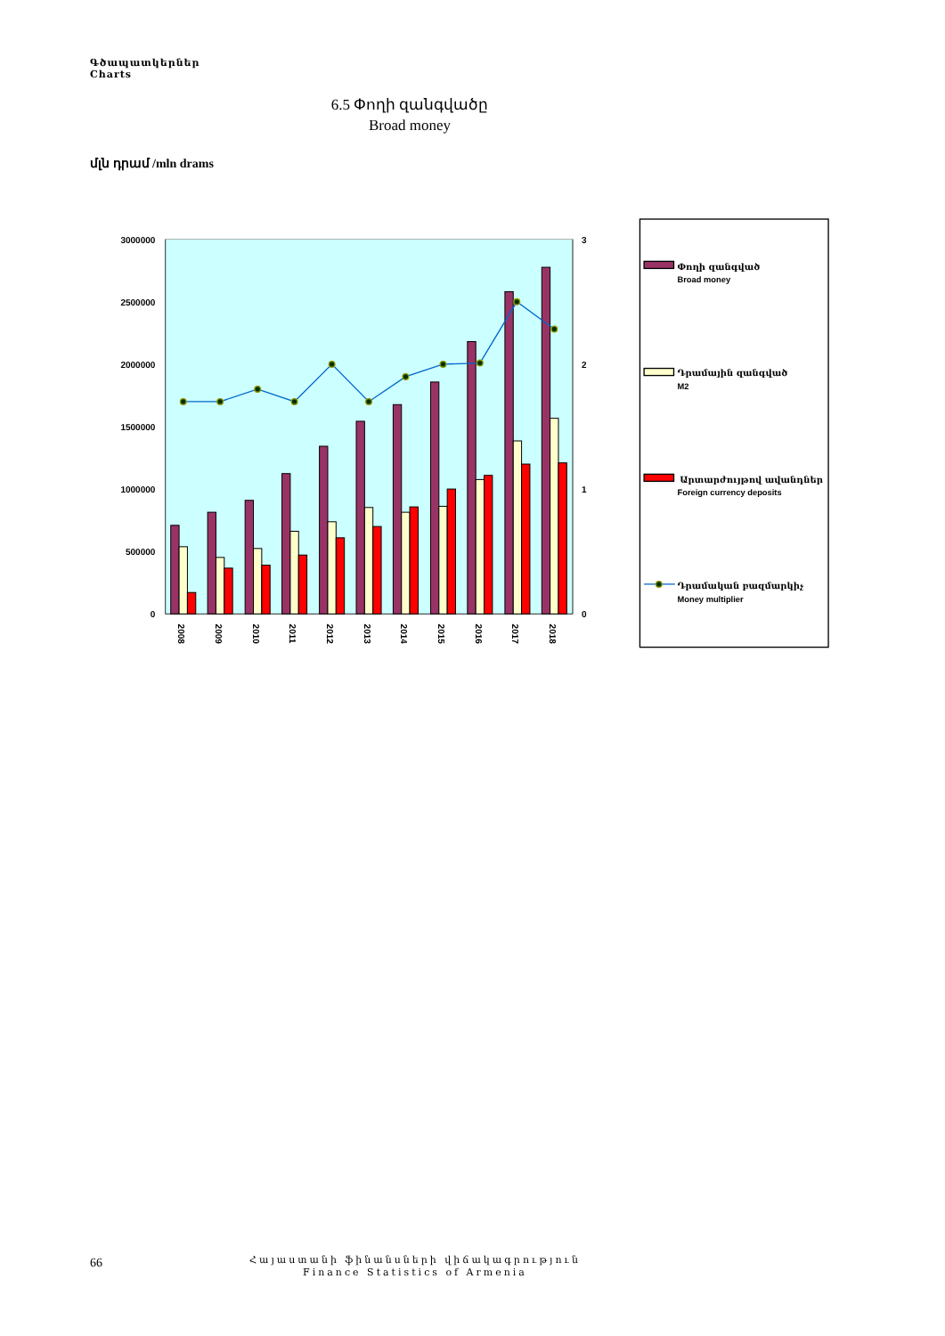Գծապատկերներ
Charts
6.5 Փողի զանգվածը
Broad money
մլն դրամ /mln drams
3000000
2500000
2000000
1500000
1000000
500000
0
3
2
1
0
2008
2009
2010
2011
2012
2013
2014
2015
2016
2017
2018
Փողի զանգված
Broad money
Դրամային զանգված
M2
Արտարժույթով ավանդներ
Foreign currency deposits
Դրամական բազմարկիչ
Money multiplier
66
Հայաստանի ֆինանսների վիճակագրություն
Finance Statistics of Armenia